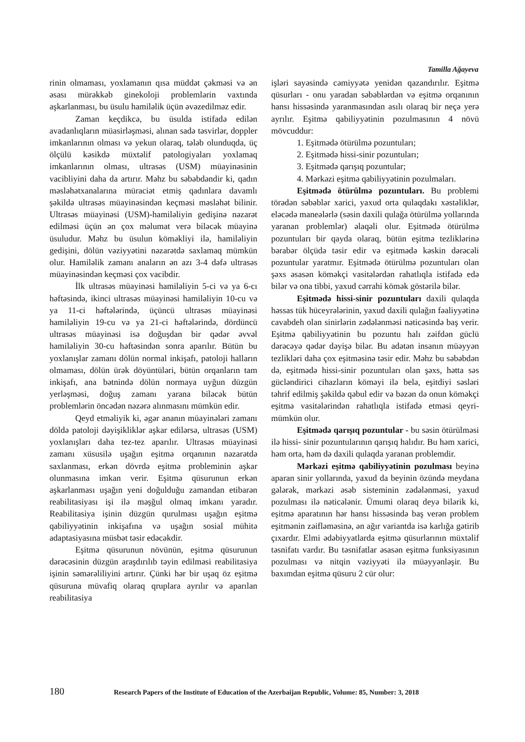Tamilla Ağayeva
rinin olmaması, yoxlamanın qısa müddət çəkməsi və ən əsası mürəkkəb ginekoloji problemlərin vaxtında aşkarlanması, bu üsulu hamiləlik üçün əvəzedilməz edir.
Zaman keçdikcə, bu üsulda istifadə edilən avadanlıqların müasirləşməsi, alınan sadə təsvirlər, doppler imkanlarının olması və yekun olaraq, tələb olunduqda, üç ölçülü kəsikdə müxtəlif patologiyaları yoxlamaq imkanlarının olması, ultrasəs (USM) müayinəsinin vacibliyini daha da artırır. Məhz bu səbəbdəndir ki, qadın məsləhətxanalarına müraciət etmiş qadınlara davamlı şəkildə ultrasəs müayinəsindən keçməsi məsləhət bilinir. Ultrasəs müayinəsi (USM)-hamiləliyin gedişinə nəzarət edilməsi üçün ən çox məlumat verə biləcək müayinə üsuludur. Məhz bu üsulun köməkliyi ilə, hamiləliyin gedişini, dölün vəziyyətini nəzarətdə saxlamaq mümkün olur. Hamiləlik zamanı anaların ən azı 3-4 dəfə ultrasəs müayinəsindən keçməsi çox vacibdir.
İlk ultrasəs müayinəsi hamiləliyin 5-ci və ya 6-cı həftəsində, ikinci ultrasəs müayinəsi hamiləliyin 10-cu və ya 11-ci həftələrində, üçüncü ultrasəs müayinəsi hamiləliyin 19-cu və ya 21-ci həftələrində, dördüncü ultrasəs müayinəsi isə doğuşdan bir qədər əvvəl hamiləliyin 30-cu həftəsindən sonra aparılır. Bütün bu yoxlanışlar zamanı dölün normal inkişafı, patoloji halların olmaması, dölün ürək döyüntüləri, bütün orqanların tam inkişafı, ana bətnində dölün normaya uyğun düzgün yerləşməsi, doğuş zamanı yarana biləcək bütün problemlərin öncədən nəzərə alınmasını mümkün edir.
Qeyd etməliyik ki, əgər ananın müayinələri zamanı döldə patoloji dəyişikliklər aşkar edilərsə, ultrasəs (USM) yoxlanışları daha tez-tez aparılır. Ultrasəs müayinəsi zamanı xüsusilə uşağın eşitmə orqanının nəzarətdə saxlanması, erkən dövrdə eşitmə probleminin aşkar olunmasına imkan verir. Eşitmə qüsurunun erkən aşkarlanması uşağın yeni doğulduğu zamandan etibarən reabilitasiyası işi ilə məşğul olmaq imkanı yaradır. Reabilitasiya işinin düzgün qurulması uşağın eşitmə qabiliyyətinin inkişafına və uşağın sosial mühitə adaptasiyasına müsbət təsir edəcəkdir.
Eşitmə qüsurunun növünün, eşitmə qüsurunun dərəcəsinin düzgün araşdırılıb təyin edilməsi reabilitasiya işinin səmərəliliyini artırır. Çünki hər bir uşaq öz eşitmə qüsuruna müvafiq olaraq qruplara ayrılır və aparılan reabilitasiya
işləri sayəsində cəmiyyətə yenidən qazandırılır. Eşitmə qüsurları - onu yaradan səbəblərdən və eşitmə orqanının hansı hissəsində yaranmasından asılı olaraq bir neçə yerə ayrılır. Eşitmə qabiliyyətinin pozulmasının 4 növü mövcuddur:
1. Eşitmədə ötürülmə pozuntuları;
2. Eşitmədə hissi-sinir pozuntuları;
3. Eşitmədə qarışıq pozuntular;
4. Mərkəzi eşitmə qabiliyyətinin pozulmaları.
Eşitmədə ötürülmə pozuntuları. Bu problemi törədən səbəblər xarici, yaxud orta qulaqdakı xəstəliklər, eləcədə maneələrlə (səsin daxili qulağa ötürülmə yollarında yaranan problemlər) əlaqəli olur. Eşitmədə ötürülmə pozuntuları bir qayda olaraq, bütün eşitmə tezliklərinə bərabər ölçüdə təsir edir və eşitmədə kəskin dərəcəli pozuntular yaratmır. Eşitmədə ötürülmə pozuntuları olan şəxs əsasən köməkçi vasitələrdən rahatlıqla istifadə edə bilər və ona tibbi, yaxud cərrahi kömək göstərilə bilər.
Eşitmədə hissi-sinir pozuntuları daxili qulaqda həssas tük hüceyrələrinin, yaxud daxili qulağın fəaliyyətinə cavabdeh olan sinirlərin zədələnməsi nəticəsində baş verir. Eşitmə qabiliyyətinin bu pozuntu halı zəifdən güclü dərəcəyə qədər dəyişə bilər. Bu adətən insanın müəyyən tezlikləri daha çox eşitməsinə təsir edir. Məhz bu səbəbdən də, eşitmədə hissi-sinir pozuntuları olan şəxs, hətta səs gücləndirici cihazların köməyi ilə belə, eşitdiyi səsləri təhrif edilmiş şəkildə qəbul edir və bəzən də onun köməkçi eşitmə vasitələrindən rahatlıqla istifadə etməsi qeyri-mümkün olur.
Eşitmədə qarışıq pozuntular - bu səsin ötürülməsi ilə hissi- sinir pozuntularının qarışıq halıdır. Bu həm xarici, həm orta, həm də daxili qulaqda yaranan problemdir.
Mərkəzi eşitmə qabiliyyətinin pozulması beyinə aparan sinir yollarında, yaxud da beyinin özündə meydana gələrək, mərkəzi əsəb sisteminin zədələnməsi, yaxud pozulması ilə nəticələnir. Ümumi olaraq deyə bilərik ki, eşitmə aparatının hər hansı hissəsində baş verən problem eşitmənin zəifləməsinə, ən ağır variantda isə karlığa gətirib çıxardır. Elmi ədəbiyyatlarda eşitmə qüsurlarının müxtəlif təsnifatı vardır. Bu təsnifatlar əsasən eşitmə funksiyasının pozulması və nitqin vəziyyəti ilə müəyyənləşir. Bu baxımdan eşitmə qüsuru 2 cür olur:
180 Research Papers of the Institute of Education of the Azerbaijan Republic, Volume: 85, Number: 3, 2018